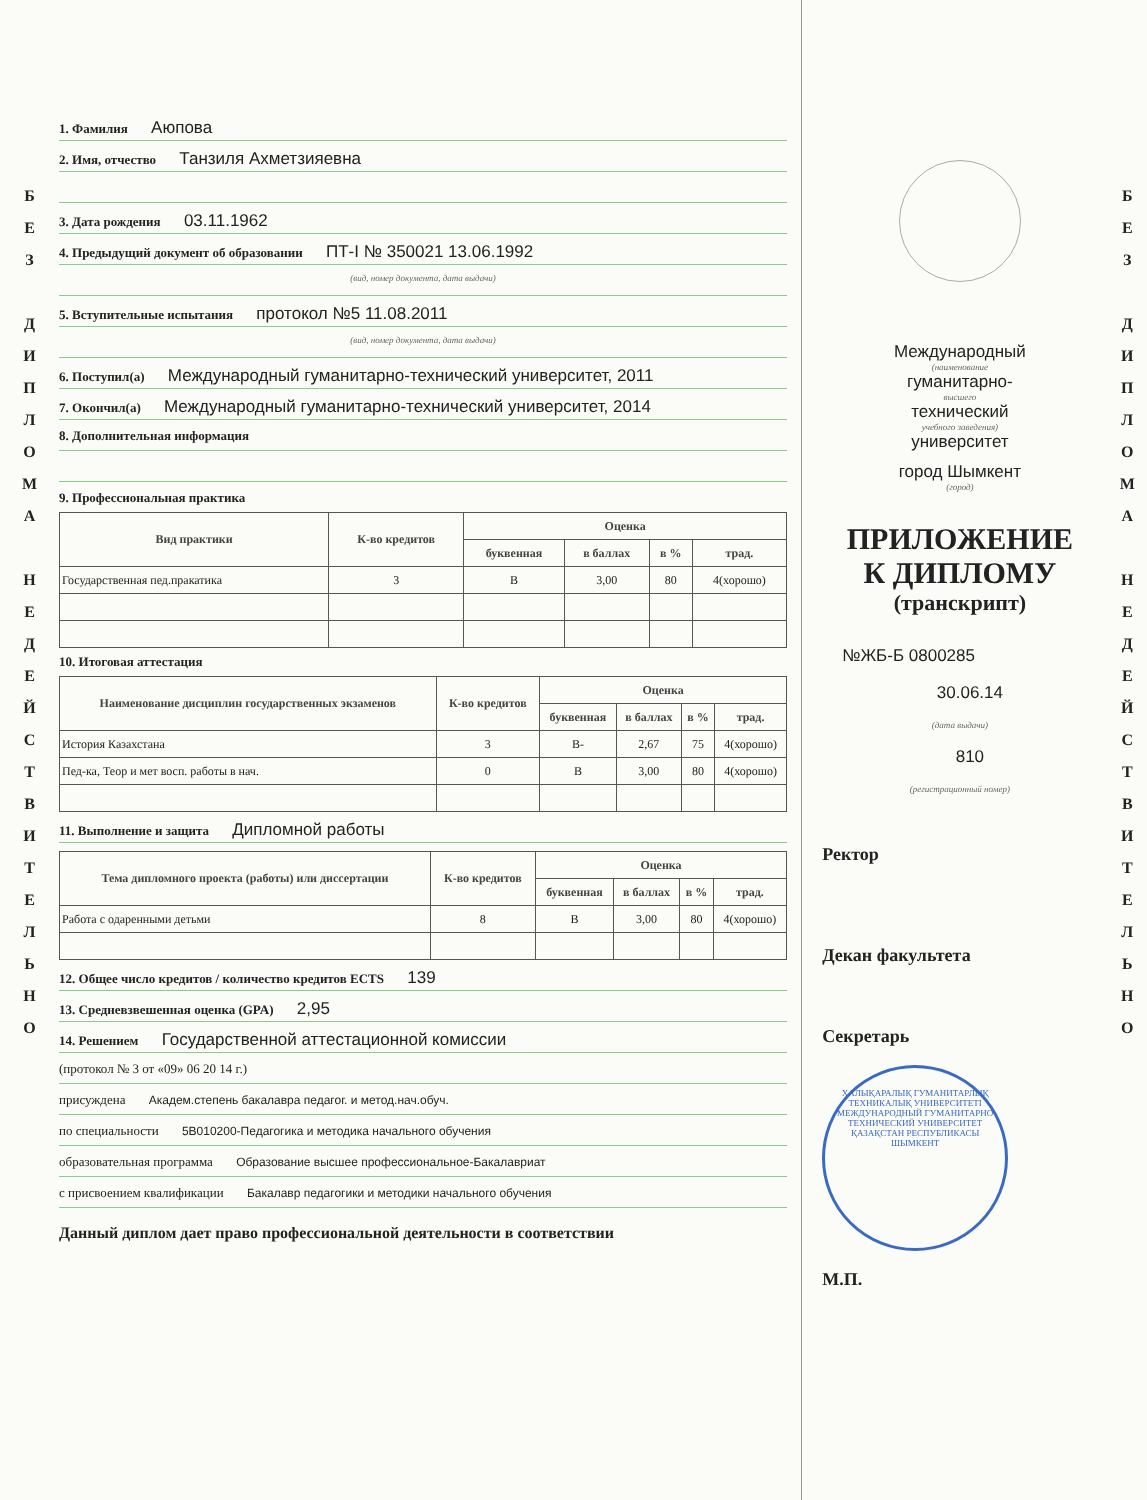Б
Е
З
Д
И
П
Л
О
М
А
Н
Е
Д
Е
Й
С
Т
В
И
Т
Е
Л
Ь
Н
О
1. Фамилия Аюпова
2. Имя, отчество Танзиля Ахметзияевна
3. Дата рождения 03.11.1962
4. Предыдущий документ об образовании ПТ-I № 350021 13.06.1992
(вид, номер документа, дата выдачи)
5. Вступительные испытания протокол №5 11.08.2011
(вид, номер документа, дата выдачи)
6. Поступил(а) Международный гуманитарно-технический университет, 2011
7. Окончил(а) Международный гуманитарно-технический университет, 2014
8. Дополнительная информация
9. Профессиональная практика
| Вид практики | К-во кредитов | Оценка | | | |
| --- | --- | --- | --- | --- | --- |
| | | буквенная | в баллах | в % | трад. |
| Государственная пед.пракатика | 3 | B | 3,00 | 80 | 4(хорошо) |
10. Итоговая аттестация
| Наименование дисциплин государственных экзаменов | К-во кредитов | Оценка | | | |
| --- | --- | --- | --- | --- | --- |
| | | буквенная | в баллах | в % | трад. |
| История Казахстана | 3 | B- | 2,67 | 75 | 4(хорошо) |
| Пед-ка, Теор и мет восп. работы в нач. | 0 | B | 3,00 | 80 | 4(хорошо) |
11. Выполнение и защита Дипломной работы
| Тема дипломного проекта (работы) или диссертации | К-во кредитов | Оценка | | | |
| --- | --- | --- | --- | --- | --- |
| | | буквенная | в баллах | в % | трад. |
| Работа с одаренными детьми | 8 | B | 3,00 | 80 | 4(хорошо) |
12. Общее число кредитов / количество кредитов ECTS 139
13. Средневзвешенная оценка (GPA) 2,95
14. Решением Государственной аттестационной комиссии
(протокол № 3 от «09» 06 20 14 г.)
присуждена Академ.степень бакалавра педагог. и метод.нач.обуч.
по специальности 5В010200-Педагогика и методика начального обучения
образовательная программа Образование высшее профессиональное-Бакалавриат
с присвоением квалификации Бакалавр педагогики и методики начального обучения
Данный диплом дает право профессиональной деятельности в соответствии
Международный
(наименование
гуманитарно-
высшего
технический
учебного заведения)
университет
город Шымкент
(город)
ПРИЛОЖЕНИЕ
К ДИПЛОМУ
(транскрипт)
№ЖБ-Б 0800285
30.06.14
(дата выдачи)
810
(регистрационный номер)
Ректор
Декан факультета
Секретарь
ХАЛЫҚАРАЛЫҚ ГУМАНИТАРЛЫҚ ТЕХНИКАЛЫҚ УНИВЕРСИТЕТІ
МЕЖДУНАРОДНЫЙ ГУМАНИТАРНО ТЕХНИЧЕСКИЙ УНИВЕРСИТЕТ
ҚАЗАҚСТАН РЕСПУБЛИКАСЫ
ШЫМКЕНТ
М.П.
Б
Е
З
Д
И
П
Л
О
М
А
Н
Е
Д
Е
Й
С
Т
В
И
Т
Е
Л
Ь
Н
О